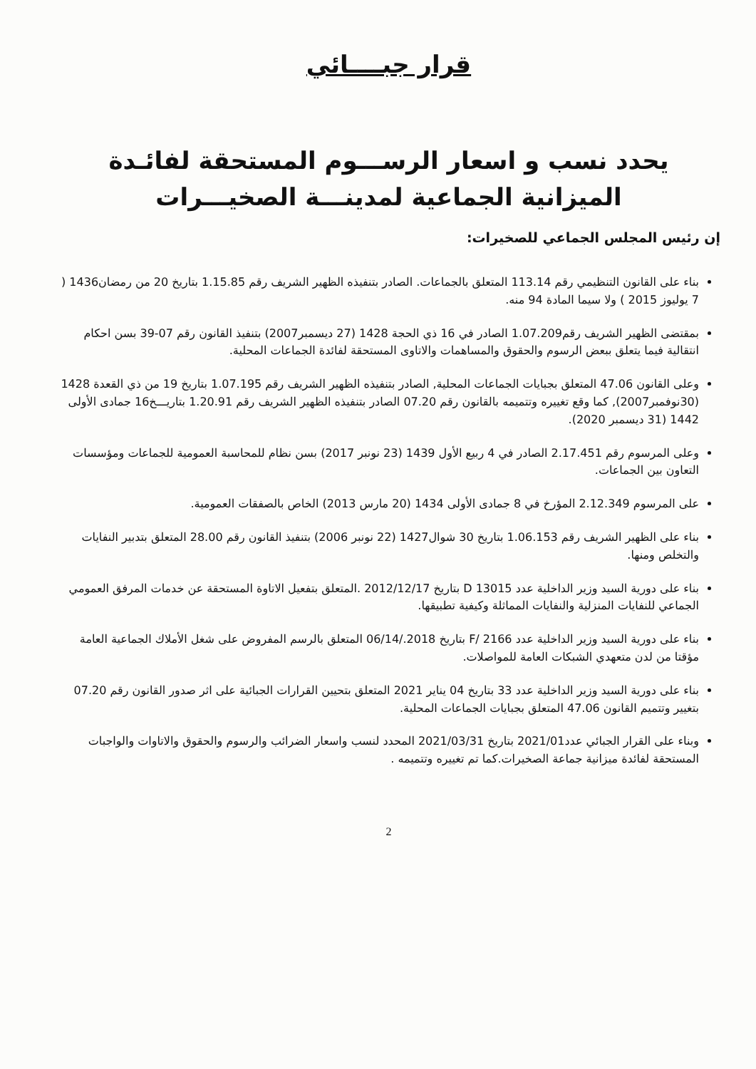قرار جبــــائي
يحدد نسب و اسعار الرســـوم المستحقة لفائـدة
الميزانية الجماعية لمدينـــة الصخيـــرات
إن رئيس المجلس الجماعي للصخيرات:
بناء على القانون التنظيمي رقم 113.14 المتعلق بالجماعات. الصادر بتنفيذه الظهير الشريف رقم 1.15.85 بتاريخ 20 من رمضان1436 ( 7 يوليوز 2015 ) ولا سيما المادة 94 منه.
بمقتضى الظهير الشريف رقم1.07.209 الصادر في 16 ذي الحجة 1428 (27 ديسمبر2007) بتنفيذ القانون رقم 07-39 بسن احكام انتقالية فيما يتعلق ببعض الرسوم والحقوق والمساهمات والاتاوى المستحقة لفائدة الجماعات المحلية.
وعلى القانون 47.06 المتعلق بجبايات الجماعات المحلية, الصادر بتنفيذه الظهير الشريف رقم 1.07.195 بتاريخ 19 من ذي القعدة 1428 (30نوفمبر2007), كما وقع تغييره وتتميمه بالقانون رقم 07.20 الصادر بتنفيذه الظهير الشريف رقم 1.20.91 بتاريـــخ16 جمادى الأولى 1442 (31 ديسمبر 2020).
وعلى المرسوم رقم 2.17.451 الصادر في 4 ربيع الأول 1439 (23 نونبر 2017) بسن نظام للمحاسبة العمومية للجماعات ومؤسسات التعاون بين الجماعات.
على المرسوم 2.12.349 المؤرخ في 8 جمادى الأولى 1434 (20 مارس 2013) الخاص بالصفقات العمومية.
بناء على الظهير الشريف رقم 1.06.153 بتاريخ 30 شوال1427 (22 نونبر 2006) بتنفيذ القانون رقم 28.00 المتعلق بتدبير النفايات والتخلص ومنها.
بناء على دورية السيد وزير الداخلية عدد D 13015 بتاريخ 2012/12/17 .المتعلق بتفعيل الاتاوة المستحقة عن خدمات المرفق العمومي الجماعي للنفايات المنزلية والنفايات المماثلة وكيفية تطبيقها.
بناء على دورية السيد وزير الداخلية عدد 2166 /F بتاريخ 2018./06/14 المتعلق بالرسم المفروض على شغل الأملاك الجماعية العامة مؤقتا من لدن متعهدي الشبكات العامة للمواصلات.
بناء على دورية السيد وزير الداخلية عدد 33 بتاريخ 04 يناير 2021 المتعلق بتحيين القرارات الجبائية على اثر صدور القانون رقم 07.20 بتغيير وتتميم القانون 47.06 المتعلق بجبايات الجماعات المحلية.
وبناء على القرار الجبائي عدد2021/01 بتاريخ 2021/03/31 المحدد لنسب واسعار الضرائب والرسوم والحقوق والاتاوات والواجبات المستحقة لفائدة ميزانية جماعة الصخيرات.كما تم تغييره وتتميمه .
2